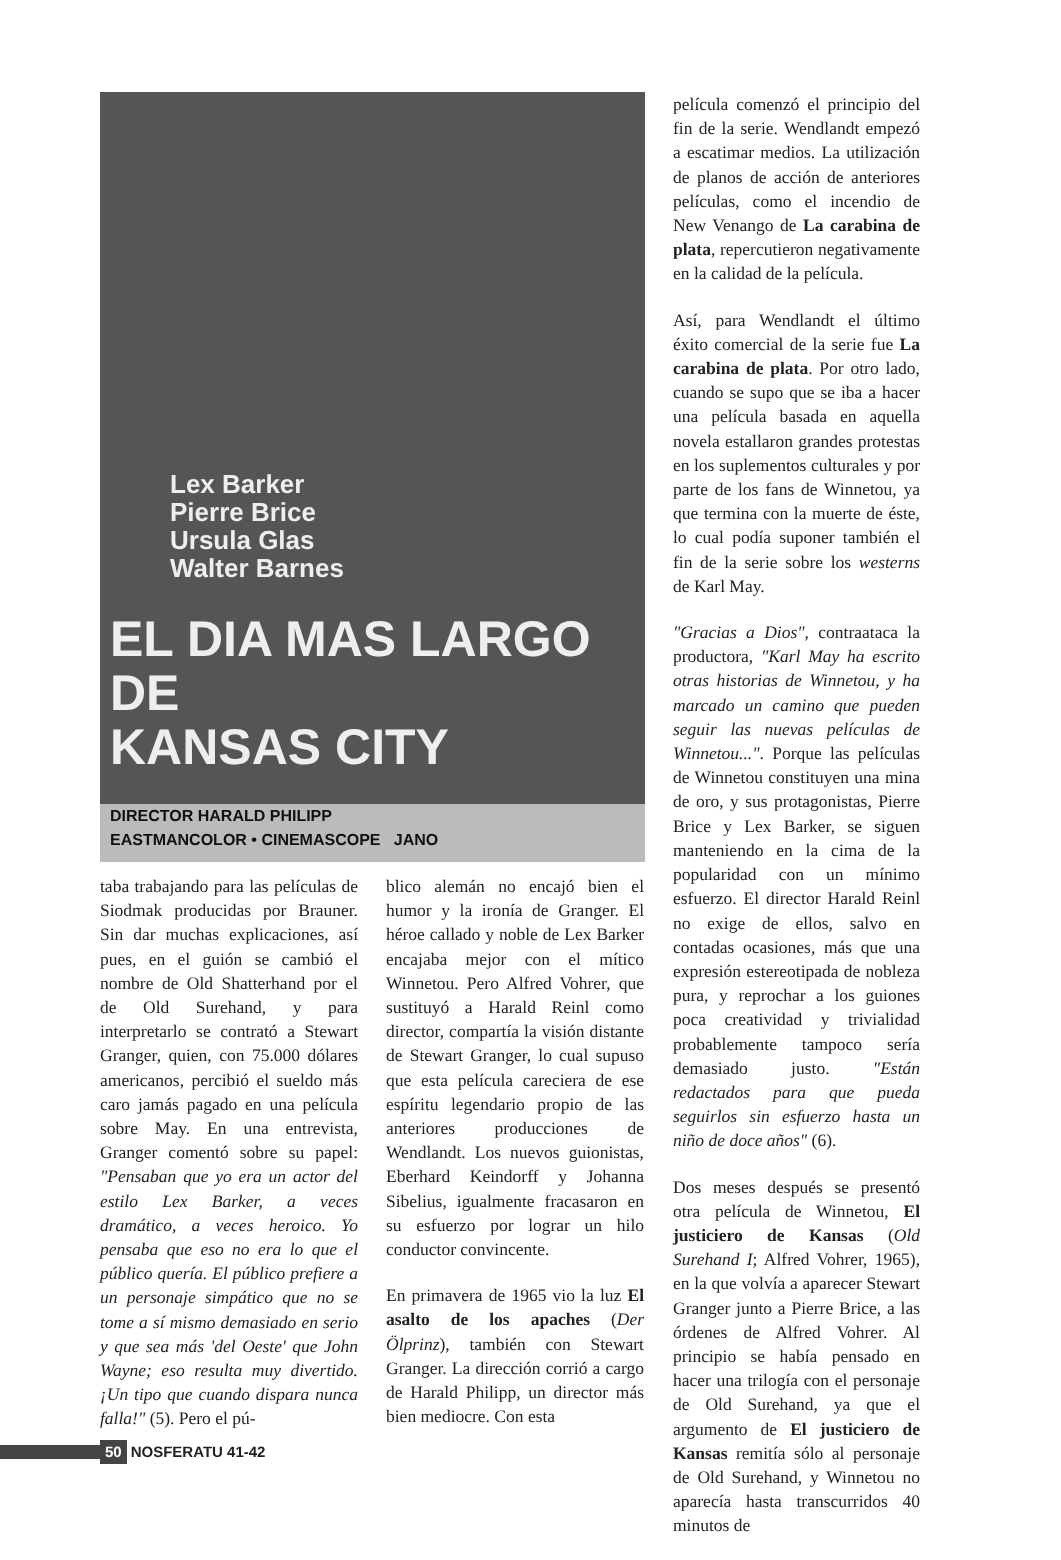Lex Barker
Pierre Brice
Ursula Glas
Walter Barnes
EL DIA MAS LARGO DE
KANSAS CITY
DIRECTOR HARALD PHILIPP
EASTMANCOLOR • CINEMASCOPE JANO
taba trabajando para las películas de Siodmak producidas por Brauner. Sin dar muchas explicaciones, así pues, en el guión se cambió el nombre de Old Shatterhand por el de Old Surehand, y para interpretarlo se contrató a Stewart Granger, quien, con 75.000 dólares americanos, percibió el sueldo más caro jamás pagado en una película sobre May. En una entrevista, Granger comentó sobre su papel: "Pensaban que yo era un actor del estilo Lex Barker, a veces dramático, a veces heroico. Yo pensaba que eso no era lo que el público quería. El público prefiere a un personaje simpático que no se tome a sí mismo demasiado en serio y que sea más 'del Oeste' que John Wayne; eso resulta muy divertido. ¡Un tipo que cuando dispara nunca falla!" (5). Pero el pú-
blico alemán no encajó bien el humor y la ironía de Granger. El héroe callado y noble de Lex Barker encajaba mejor con el mítico Winnetou. Pero Alfred Vohrer, que sustituyó a Harald Reinl como director, compartía la visión distante de Stewart Granger, lo cual supuso que esta película careciera de ese espíritu legendario propio de las anteriores producciones de Wendlandt. Los nuevos guionistas, Eberhard Keindorff y Johanna Sibelius, igualmente fracasaron en su esfuerzo por lograr un hilo conductor convincente.
En primavera de 1965 vio la luz El asalto de los apaches (Der Ölprinz), también con Stewart Granger. La dirección corrió a cargo de Harald Philipp, un director más bien mediocre. Con esta
película comenzó el principio del fin de la serie. Wendlandt empezó a escatimar medios. La utilización de planos de acción de anteriores películas, como el incendio de New Venango de La carabina de plata, repercutieron negativamente en la calidad de la película.
Así, para Wendlandt el último éxito comercial de la serie fue La carabina de plata. Por otro lado, cuando se supo que se iba a hacer una película basada en aquella novela estallaron grandes protestas en los suplementos culturales y por parte de los fans de Winnetou, ya que termina con la muerte de éste, lo cual podía suponer también el fin de la serie sobre los westerns de Karl May.
"Gracias a Dios", contraataca la productora, "Karl May ha escrito otras historias de Winnetou, y ha marcado un camino que pueden seguir las nuevas películas de Winnetou...". Porque las películas de Winnetou constituyen una mina de oro, y sus protagonistas, Pierre Brice y Lex Barker, se siguen manteniendo en la cima de la popularidad con un mínimo esfuerzo. El director Harald Reinl no exige de ellos, salvo en contadas ocasiones, más que una expresión estereotipada de nobleza pura, y reprochar a los guiones poca creatividad y trivialidad probablemente tampoco sería demasiado justo. "Están redactados para que pueda seguirlos sin esfuerzo hasta un niño de doce años" (6).
Dos meses después se presentó otra película de Winnetou, El justiciero de Kansas (Old Surehand I; Alfred Vohrer, 1965), en la que volvía a aparecer Stewart Granger junto a Pierre Brice, a las órdenes de Alfred Vohrer. Al principio se había pensado en hacer una trilogía con el personaje de Old Surehand, ya que el argumento de El justiciero de Kansas remitía sólo al personaje de Old Surehand, y Winnetou no aparecía hasta transcurridos 40 minutos de
50 NOSFERATU 41-42